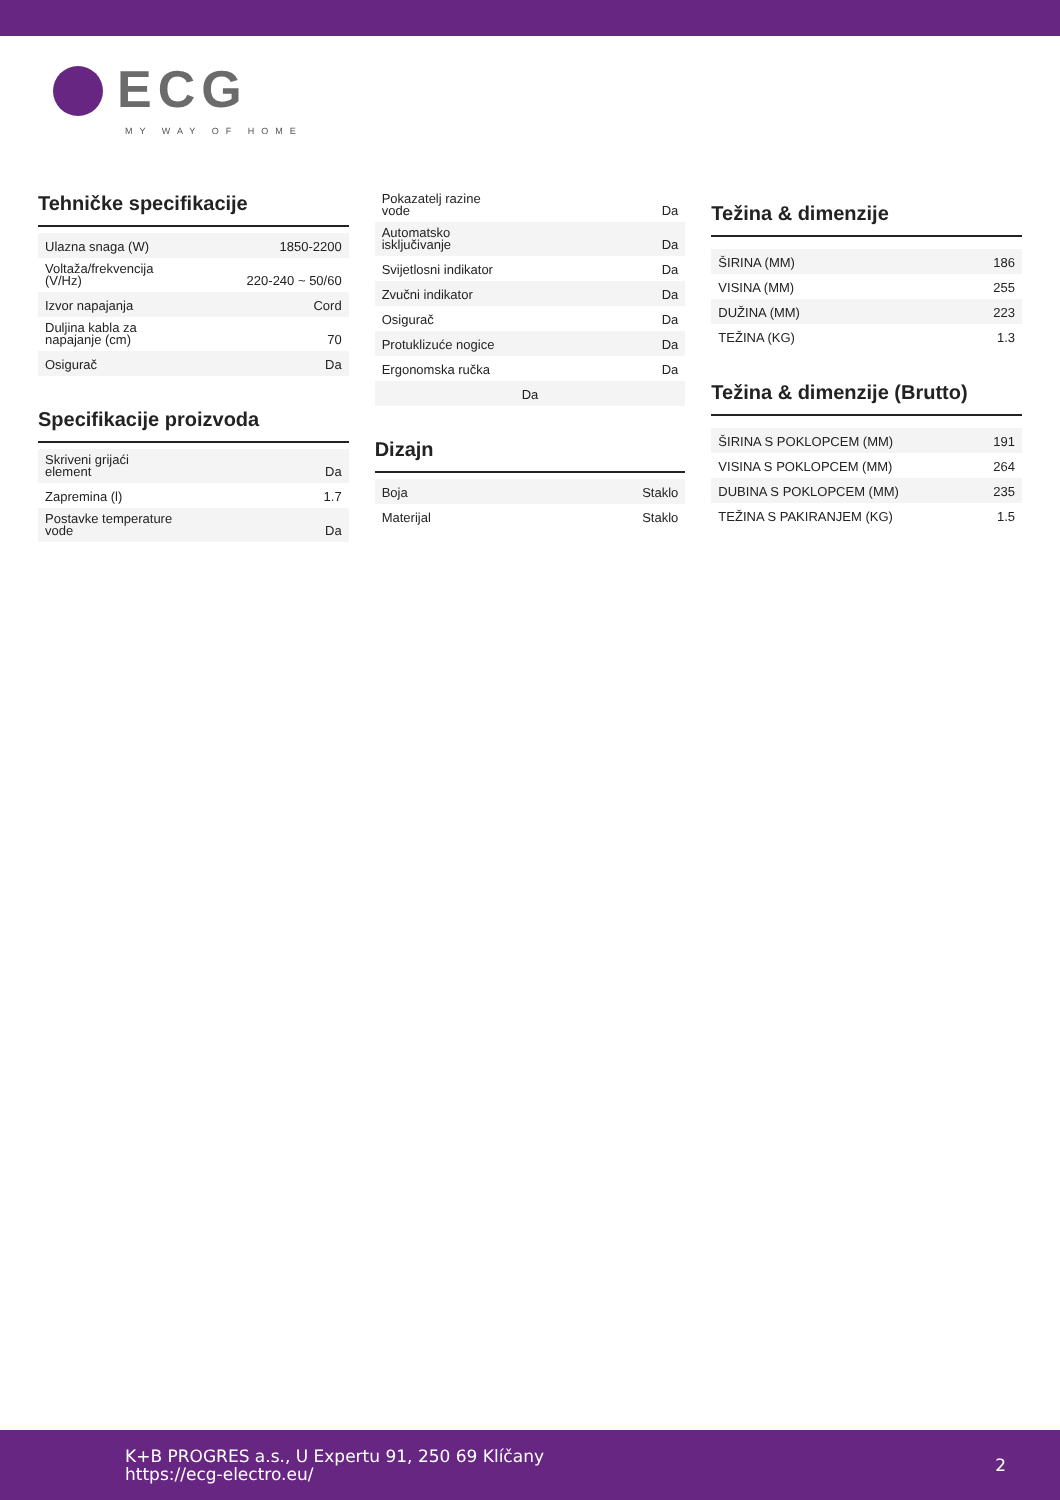ECG
MY WAY OF HOME
Tehničke specifikacije
| Ulazna snaga (W) | 1850-2200 |
| Voltaža/frekvencija (V/Hz) | 220-240 ~ 50/60 |
| Izvor napajanja | Cord |
| Duljina kabla za napajanje (cm) | 70 |
| Osigurač | Da |
Specifikacije proizvoda
| Skriveni grijaći element | Da |
| Zapremina (l) | 1.7 |
| Postavke temperature vode | Da |
| Pokazatelj razine vode | Da |
| Automatsko isključivanje | Da |
| Svijetlosni indikator | Da |
| Zvučni indikator | Da |
| Osigurač | Da |
| Protuklizuće nogice | Da |
| Ergonomska ručka | Da |
| Da | |
Dizajn
| Boja | Staklo |
| Materijal | Staklo |
Težina & dimenzije
| ŠIRINA (MM) | 186 |
| VISINA (MM) | 255 |
| DUŽINA (MM) | 223 |
| TEŽINA (KG) | 1.3 |
Težina & dimenzije (Brutto)
| ŠIRINA S POKLOPCEM (MM) | 191 |
| VISINA S POKLOPCEM (MM) | 264 |
| DUBINA S POKLOPCEM (MM) | 235 |
| TEŽINA S PAKIRANJEM (KG) | 1.5 |
K+B PROGRES a.s., U Expertu 91, 250 69 Klíčany
https://ecg-electro.eu/
2